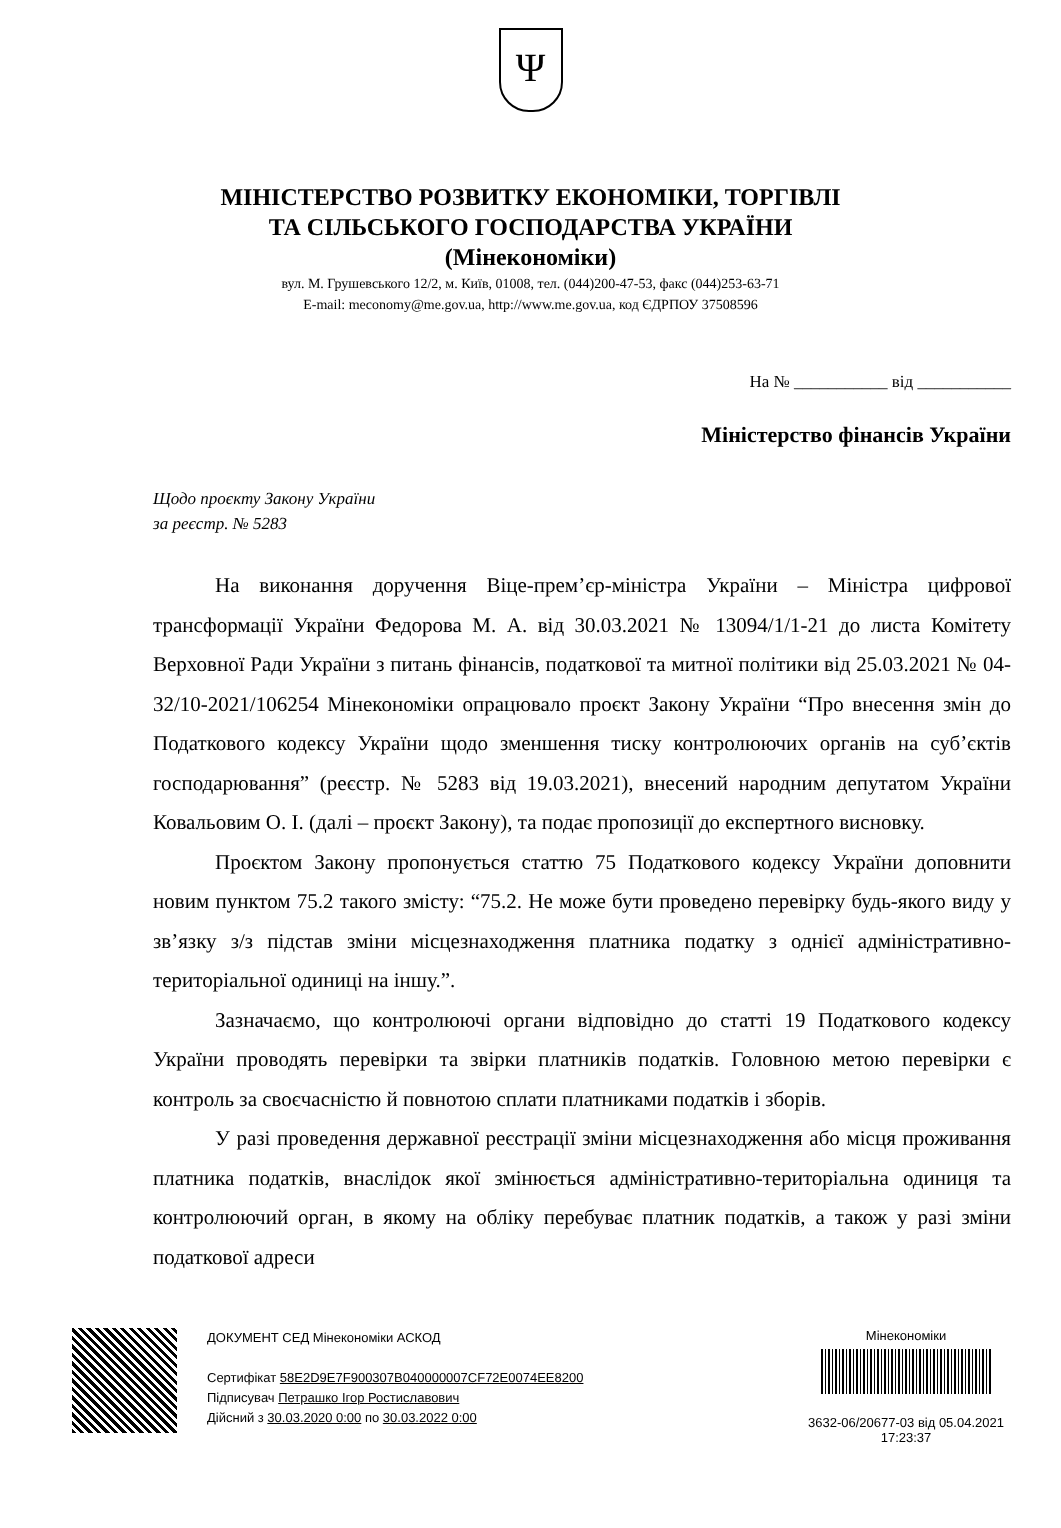Ψ
МІНІСТЕРСТВО РОЗВИТКУ ЕКОНОМІКИ, ТОРГІВЛІ
ТА СІЛЬСЬКОГО ГОСПОДАРСТВА УКРАЇНИ
(Мінекономіки)
вул. М. Грушевського 12/2, м. Київ, 01008, тел. (044)200-47-53, факс (044)253-63-71
E-mail: meconomy@me.gov.ua, http://www.me.gov.ua, код ЄДРПОУ 37508596
На № ___________ від ___________
Міністерство фінансів України
Щодо проєкту Закону України
за реєстр. № 5283
На виконання доручення Віце-прем’єр-міністра України – Міністра цифрової трансформації України Федорова М. А. від 30.03.2021 № 13094/1/1-21 до листа Комітету Верховної Ради України з питань фінансів, податкової та митної політики від 25.03.2021 № 04-32/10-2021/106254 Мінекономіки опрацювало проєкт Закону України “Про внесення змін до Податкового кодексу України щодо зменшення тиску контролюючих органів на суб’єктів господарювання” (реєстр. № 5283 від 19.03.2021), внесений народним депутатом України Ковальовим О. І. (далі – проєкт Закону), та подає пропозиції до експертного висновку.
Проєктом Закону пропонується статтю 75 Податкового кодексу України доповнити новим пунктом 75.2 такого змісту: “75.2. Не може бути проведено перевірку будь-якого виду у зв’язку з/з підстав зміни місцезнаходження платника податку з однієї адміністративно-територіальної одиниці на іншу.”.
Зазначаємо, що контролюючі органи відповідно до статті 19 Податкового кодексу України проводять перевірки та звірки платників податків. Головною метою перевірки є контроль за своєчасністю й повнотою сплати платниками податків і зборів.
У разі проведення державної реєстрації зміни місцезнаходження або місця проживання платника податків, внаслідок якої змінюється адміністративно-територіальна одиниця та контролюючий орган, в якому на обліку перебуває платник податків, а також у разі зміни податкової адреси
ДОКУМЕНТ СЕД Мінекономіки АСКОД
Сертифікат 58E2D9E7F900307B040000007CF72E0074EE8200
Підписувач Петрашко Ігор Ростиславович
Дійсний з 30.03.2020 0:00 по 30.03.2022 0:00
Мінекономіки
3632-06/20677-03 від 05.04.2021
17:23:37